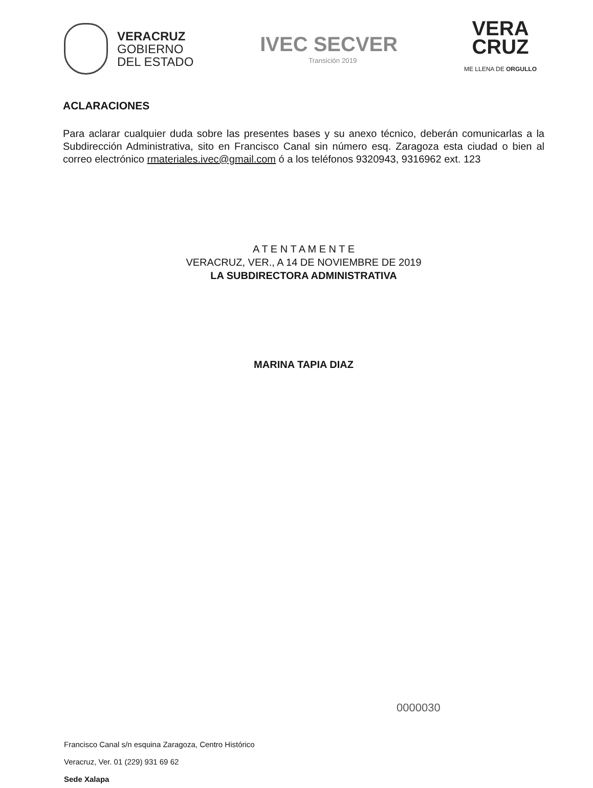VERACRUZ
GOBIERNO
DEL ESTADO
IVEC SECVER
Transición 2019
VERA
CRUZ
ME LLENA DE ORGULLO
ACLARACIONES
Para aclarar cualquier duda sobre las presentes bases y su anexo técnico, deberán comunicarlas a la Subdirección Administrativa, sito en Francisco Canal sin número esq. Zaragoza esta ciudad o bien al correo electrónico rmateriales.ivec@gmail.com ó a los teléfonos 9320943, 9316962 ext. 123
A T E N T A M E N T E
VERACRUZ, VER., A 14 DE NOVIEMBRE DE 2019
LA SUBDIRECTORA ADMINISTRATIVA
MARINA TAPIA DIAZ
Francisco Canal s/n esquina Zaragoza, Centro Histórico
Veracruz, Ver. 01 (229) 931 69 62
Sede Xalapa
0000030